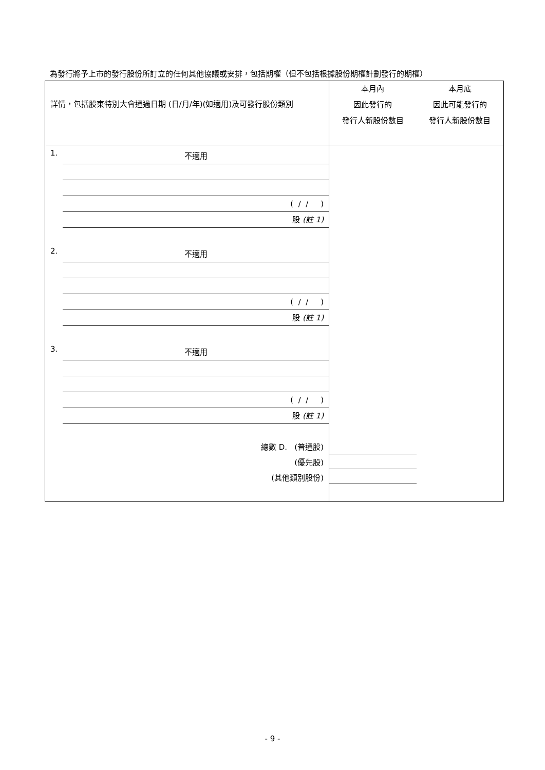為發行將予上市的發行股份所訂立的任何其他協議或安排，包括期權（但不包括根據股份期權計劃發行的期權）
| 詳情，包括股東特別大會通過日期 (日/月/年)(如適用)及可發行股份類別 | 本月內 因此發行的 發行人新股份數目 | 本月底 因此可能發行的 發行人新股份數目 |
| --- | --- | --- |
| 1. 不適用 ( / / ) 股 (註 1) | | |
| 2. 不適用 ( / / ) 股 (註 1) | | |
| 3. 不適用 ( / / ) 股 (註 1) | | |
| 總數 D. (普通股) (優先股) (其他類別股份) | | |
- 9 -